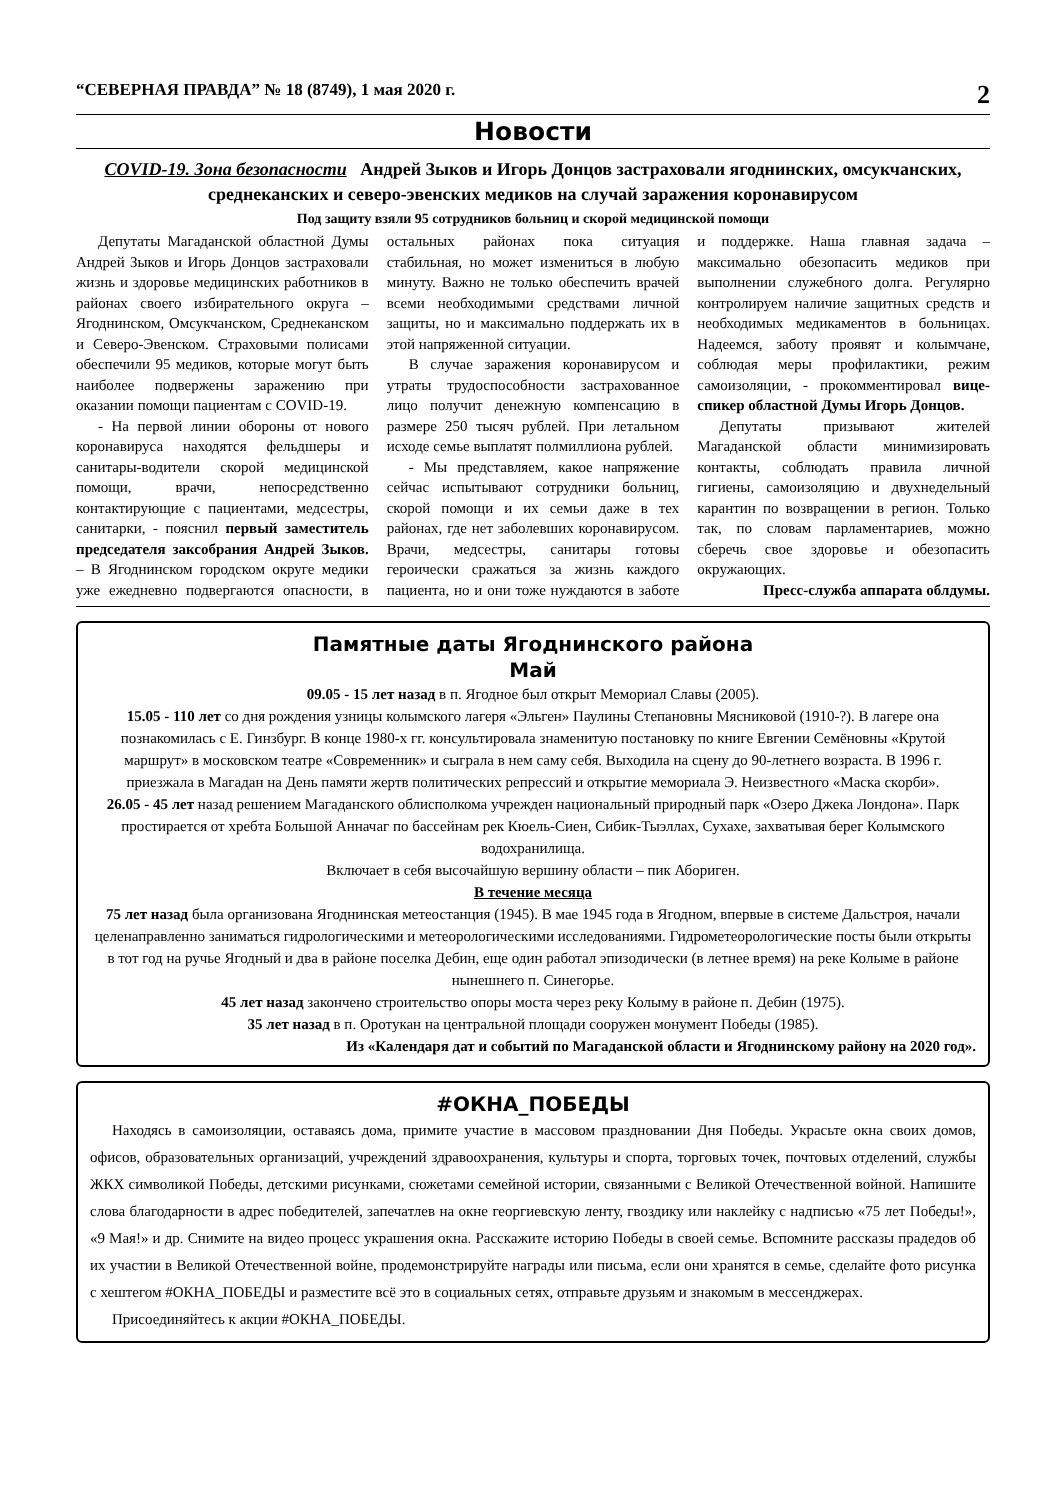“СЕВЕРНАЯ ПРАВДА” № 18 (8749), 1 мая 2020 г. 2
Новости
COVID-19. Зона безопасности Андрей Зыков и Игорь Донцов застраховали ягоднинских, омсукчанских, среднеканских и северо-эвенских медиков на случай заражения коронавирусом
Под защиту взяли 95 сотрудников больниц и скорой медицинской помощи
Депутаты Магаданской областной Думы Андрей Зыков и Игорь Донцов застраховали жизнь и здоровье медицинских работников в районах своего избирательного округа – Ягоднинском, Омсукчанском, Среднеканском и Северо-Эвенском. Страховыми полисами обеспечили 95 медиков, которые могут быть наиболее подвержены заражению при оказании помощи пациентам с COVID-19.
- На первой линии обороны от нового коронавируса находятся фельдшеры и санитары-водители скорой медицинской помощи, врачи, непосредственно контактирующие с пациентами, медсестры, санитарки, - пояснил первый заместитель председателя заксобрания Андрей Зыков. – В Ягоднинском городском округе медики уже ежедневно подвергаются опасности, в остальных районах пока ситуация стабильная, но может измениться в любую минуту. Важно не только обеспечить врачей всеми необходимыми средствами личной защиты, но и максимально поддержать их в этой напряженной ситуации.
В случае заражения коронавирусом и утраты трудоспособности застрахованное лицо получит денежную компенсацию в размере 250 тысяч рублей. При летальном исходе семье выплатят полмиллиона рублей.
- Мы представляем, какое напряжение сейчас испытывают сотрудники больниц, скорой помощи и их семьи даже в тех районах, где нет заболевших коронавирусом. Врачи, медсестры, санитары готовы героически сражаться за жизнь каждого пациента, но и они тоже нуждаются в заботе и поддержке. Наша главная задача – максимально обезопасить медиков при выполнении служебного долга. Регулярно контролируем наличие защитных средств и необходимых медикаментов в больницах. Надеемся, заботу проявят и колымчане, соблюдая меры профилактики, режим самоизоляции, - прокомментировал вице-спикер областной Думы Игорь Донцов.
Депутаты призывают жителей Магаданской области минимизировать контакты, соблюдать правила личной гигиены, самоизоляцию и двухнедельный карантин по возвращении в регион. Только так, по словам парламентариев, можно сберечь свое здоровье и обезопасить окружающих.
Пресс-служба аппарата облдумы.
Памятные даты Ягоднинского района
Май
09.05 - 15 лет назад в п. Ягодное был открыт Мемориал Славы (2005).
15.05 - 110 лет со дня рождения узницы колымского лагеря «Эльген» Паулины Степановны Мясниковой (1910-?). В лагере она познакомилась с Е. Гинзбург. В конце 1980-х гг. консультировала знаменитую постановку по книге Евгении Семёновны «Крутой маршрут» в московском театре «Современник» и сыграла в нем саму себя. Выходила на сцену до 90-летнего возраста. В 1996 г. приезжала в Магадан на День памяти жертв политических репрессий и открытие мемориала Э. Неизвестного «Маска скорби».
26.05 - 45 лет назад решением Магаданского облисполкома учрежден национальный природный парк «Озеро Джека Лондона». Парк простирается от хребта Большой Анначаг по бассейнам рек Кюель-Сиен, Сибик-Тыэллах, Сухахе, захватывая берег Колымского водохранилища.
Включает в себя высочайшую вершину области – пик Абориген.
В течение месяца
75 лет назад была организована Ягоднинская метеостанция (1945). В мае 1945 года в Ягодном, впервые в системе Дальстроя, начали целенаправленно заниматься гидрологическими и метеорологическими исследованиями. Гидрометеорологические посты были открыты в тот год на ручье Ягодный и два в районе поселка Дебин, еще один работал эпизодически (в летнее время) на реке Колыме в районе нынешнего п. Синегорье.
45 лет назад закончено строительство опоры моста через реку Колыму в районе п. Дебин (1975).
35 лет назад в п. Оротукан на центральной площади сооружен монумент Победы (1985).
Из «Календаря дат и событий по Магаданской области и Ягоднинскому району на 2020 год».
#ОКНА_ПОБЕДЫ
Находясь в самоизоляции, оставаясь дома, примите участие в массовом праздновании Дня Победы. Украсьте окна своих домов, офисов, образовательных организаций, учреждений здравоохранения, культуры и спорта, торговых точек, почтовых отделений, службы ЖКХ символикой Победы, детскими рисунками, сюжетами семейной истории, связанными с Великой Отечественной войной. Напишите слова благодарности в адрес победителей, запечатлев на окне георгиевскую ленту, гвоздику или наклейку с надписью «75 лет Победы!», «9 Мая!» и др. Снимите на видео процесс украшения окна. Расскажите историю Победы в своей семье. Вспомните рассказы прадедов об их участии в Великой Отечественной войне, продемонстрируйте награды или письма, если они хранятся в семье, сделайте фото рисунка с хештегом #ОКНА_ПОБЕДЫ и разместите всё это в социальных сетях, отправьте друзьям и знакомым в мессенджерах.
Присоединяйтесь к акции #ОКНА_ПОБЕДЫ.